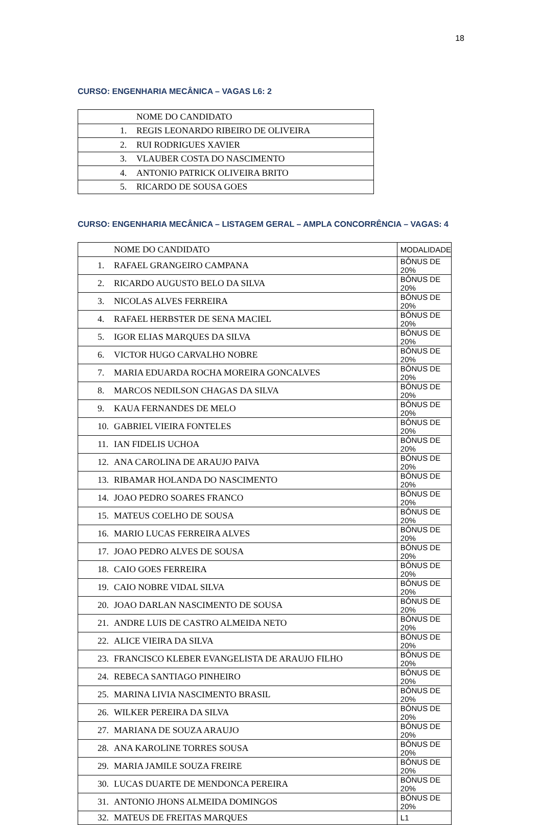18
CURSO: ENGENHARIA MECÂNICA – VAGAS L6: 2
| NOME DO CANDIDATO |
| --- |
| 1. REGIS LEONARDO RIBEIRO DE OLIVEIRA |
| 2. RUI RODRIGUES XAVIER |
| 3. VLAUBER COSTA DO NASCIMENTO |
| 4. ANTONIO PATRICK OLIVEIRA BRITO |
| 5. RICARDO DE SOUSA GOES |
CURSO: ENGENHARIA MECÂNICA – LISTAGEM GERAL – AMPLA CONCORRÊNCIA – VAGAS: 4
| NOME DO CANDIDATO | MODALIDADE |
| --- | --- |
| 1. RAFAEL GRANGEIRO CAMPANA | BÔNUS DE 20% |
| 2. RICARDO AUGUSTO BELO DA SILVA | BÔNUS DE 20% |
| 3. NICOLAS ALVES FERREIRA | BÔNUS DE 20% |
| 4. RAFAEL HERBSTER DE SENA MACIEL | BÔNUS DE 20% |
| 5. IGOR ELIAS MARQUES DA SILVA | BÔNUS DE 20% |
| 6. VICTOR HUGO CARVALHO NOBRE | BÔNUS DE 20% |
| 7. MARIA EDUARDA ROCHA MOREIRA GONCALVES | BÔNUS DE 20% |
| 8. MARCOS NEDILSON CHAGAS DA SILVA | BÔNUS DE 20% |
| 9. KAUA FERNANDES DE MELO | BÔNUS DE 20% |
| 10. GABRIEL VIEIRA FONTELES | BÔNUS DE 20% |
| 11. IAN FIDELIS UCHOA | BÔNUS DE 20% |
| 12. ANA CAROLINA DE ARAUJO PAIVA | BÔNUS DE 20% |
| 13. RIBAMAR HOLANDA DO NASCIMENTO | BÔNUS DE 20% |
| 14. JOAO PEDRO SOARES FRANCO | BÔNUS DE 20% |
| 15. MATEUS COELHO DE SOUSA | BÔNUS DE 20% |
| 16. MARIO LUCAS FERREIRA ALVES | BÔNUS DE 20% |
| 17. JOAO PEDRO ALVES DE SOUSA | BÔNUS DE 20% |
| 18. CAIO GOES FERREIRA | BÔNUS DE 20% |
| 19. CAIO NOBRE VIDAL SILVA | BÔNUS DE 20% |
| 20. JOAO DARLAN NASCIMENTO DE SOUSA | BÔNUS DE 20% |
| 21. ANDRE LUIS DE CASTRO ALMEIDA NETO | BÔNUS DE 20% |
| 22. ALICE VIEIRA DA SILVA | BÔNUS DE 20% |
| 23. FRANCISCO KLEBER EVANGELISTA DE ARAUJO FILHO | BÔNUS DE 20% |
| 24. REBECA SANTIAGO PINHEIRO | BÔNUS DE 20% |
| 25. MARINA LIVIA NASCIMENTO BRASIL | BÔNUS DE 20% |
| 26. WILKER PEREIRA DA SILVA | BÔNUS DE 20% |
| 27. MARIANA DE SOUZA ARAUJO | BÔNUS DE 20% |
| 28. ANA KAROLINE TORRES SOUSA | BÔNUS DE 20% |
| 29. MARIA JAMILE SOUZA FREIRE | BÔNUS DE 20% |
| 30. LUCAS DUARTE DE MENDONCA PEREIRA | BÔNUS DE 20% |
| 31. ANTONIO JHONS ALMEIDA DOMINGOS | BÔNUS DE 20% |
| 32. MATEUS DE FREITAS MARQUES | L1 |